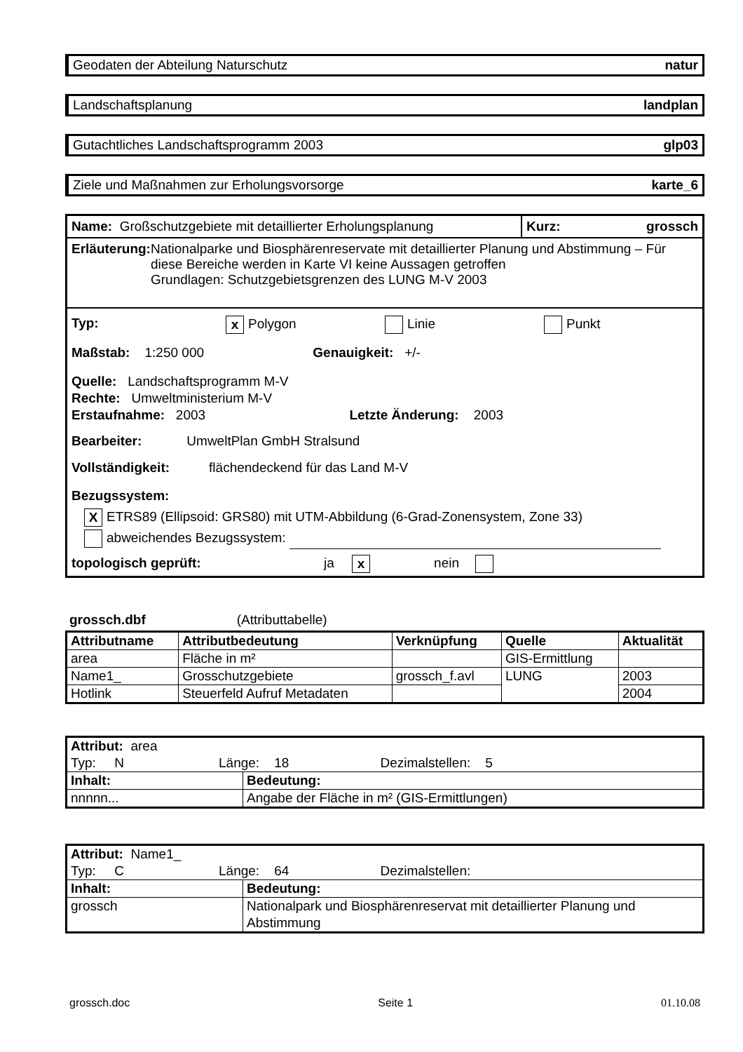Geodaten der Abteilung Naturschutz natur
Landschaftsplanung landplan
Gutachtliches Landschaftsprogramm 2003 glp03
Ziele und Maßnahmen zur Erholungsvorsorge karte_6
Name: Großschutzgebiete mit detaillierter Erholungsplanung
Kurz: grossch
Erläuterung: Nationalparke und Biosphärenreservate mit detaillierter Planung und Abstimmung – Für diese Bereiche werden in Karte VI keine Aussagen getroffen
Grundlagen: Schutzgebietsgrenzen des LUNG M-V 2003
Typ: x Polygon Linie Punkt
Maßstab: 1:250 000 Genauigkeit: +/-
Quelle: Landschaftsprogramm M-V
Rechte: Umweltministerium M-V
Erstaufnahme: 2003 Letzte Änderung: 2003
Bearbeiter: UmweltPlan GmbH Stralsund
Vollständigkeit: flächendeckend für das Land M-V
Bezugssystem:
X ETRS89 (Ellipsoid: GRS80) mit UTM-Abbildung (6-Grad-Zonensystem, Zone 33)
abweichendes Bezugssystem:
topologisch geprüft: ja x nein
grossch.dbf (Attributtabelle)
| Attributname | Attributbedeutung | Verknüpfung | Quelle | Aktualität |
| --- | --- | --- | --- | --- |
| area | Fläche in m² | | GIS-Ermittlung | |
| Name1_ | Grosschutzgebiete | grossch_f.avl | LUNG | 2003 |
| Hotlink | Steuerfeld Aufruf Metadaten | | | 2004 |
| Attribut: area Typ: N Länge: 18 Dezimalstellen: 5 | |
| Inhalt: | Bedeutung: |
| nnnnn... | Angabe der Fläche in m² (GIS-Ermittlungen) |
| Attribut: Name1_ Typ: C Länge: 64 Dezimalstellen: | |
| Inhalt: | Bedeutung: |
| grossch | Nationalpark und Biosphärenreservat mit detaillierter Planung und Abstimmung |
grossch.doc Seite 1 01.10.08